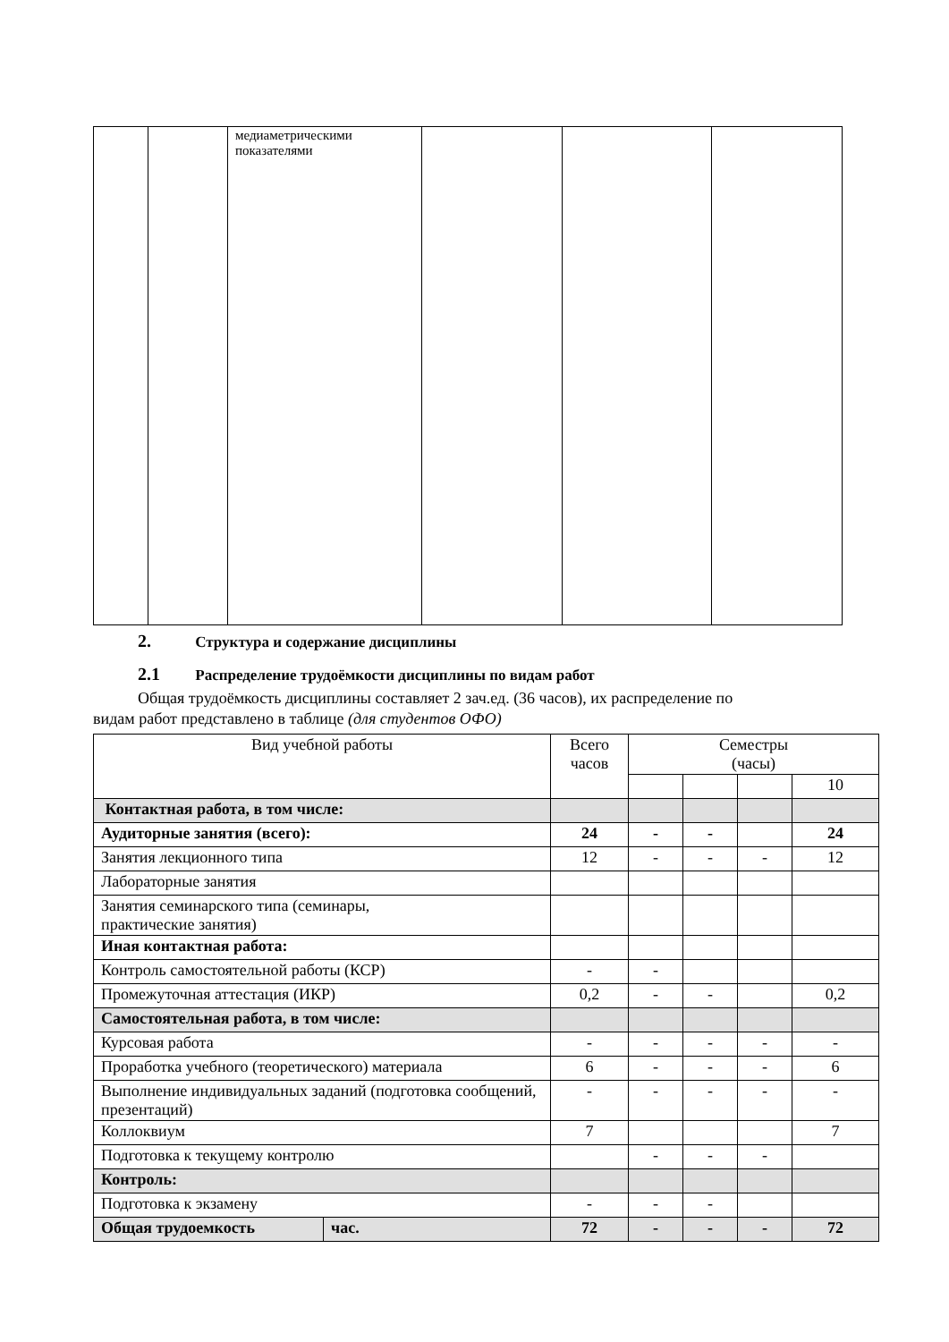| | | медиаметрическими показателями | | | |
2. Структура и содержание дисциплины
2.1 Распределение трудоёмкости дисциплины по видам работ
Общая трудоёмкость дисциплины составляет 2 зач.ед. (36 часов), их распределение по
видам работ представлено в таблице (для студентов ОФО)
| Вид учебной работы | | Всего часов | Семестры (часы) | | | |
| | | | | | | 10 |
| Контактная работа, в том числе: | | | | | | |
| Аудиторные занятия (всего): | | 24 | - | - | | 24 |
| Занятия лекционного типа | | 12 | - | - | - | 12 |
| Лабораторные занятия | | | | | | |
| Занятия семинарского типа (семинары, практические занятия) | | | | | | |
| Иная контактная работа: | | | | | | |
| Контроль самостоятельной работы (КСР) | | - | - | | | |
| Промежуточная аттестация (ИКР) | | 0,2 | - | - | | 0,2 |
| Самостоятельная работа, в том числе: | | | | | | |
| Курсовая работа | | - | - | - | - | - |
| Проработка учебного (теоретического) материала | | 6 | - | - | - | 6 |
| Выполнение индивидуальных заданий (подготовка сообщений, презентаций) | | - | - | - | - | - |
| Коллоквиум | | 7 | | | | 7 |
| Подготовка к текущему контролю | | | - | - | - | |
| Контроль: | | | | | | |
| Подготовка к экзамену | | - | - | - | | |
| Общая трудоемкость | час. | 72 | - | - | - | 72 |